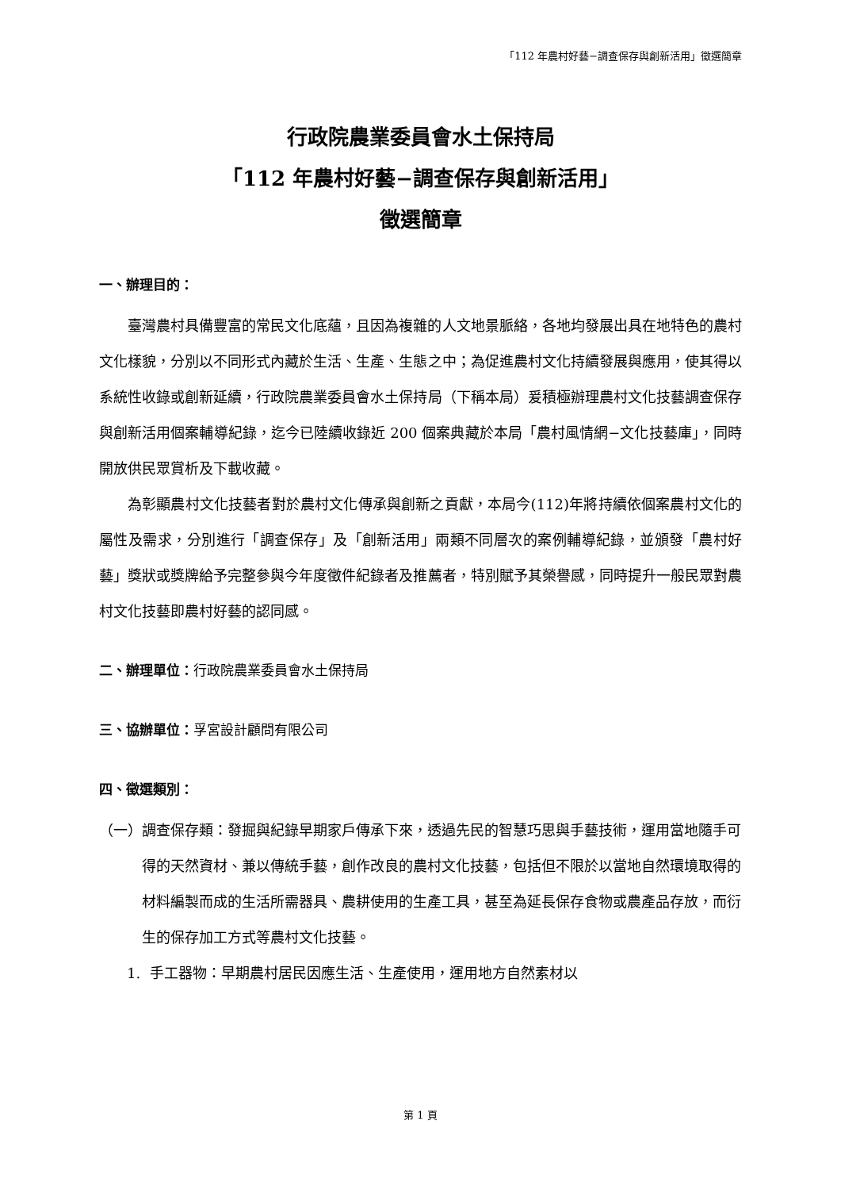「112 年農村好藝−調查保存與創新活用」徵選簡章
行政院農業委員會水土保持局
「112 年農村好藝−調查保存與創新活用」
徵選簡章
一、辦理目的：
臺灣農村具備豐富的常民文化底蘊，且因為複雜的人文地景脈絡，各地均發展出具在地特色的農村文化樣貌，分別以不同形式內藏於生活、生產、生態之中；為促進農村文化持續發展與應用，使其得以系統性收錄或創新延續，行政院農業委員會水土保持局（下稱本局）爰積極辦理農村文化技藝調查保存與創新活用個案輔導紀錄，迄今已陸續收錄近 200 個案典藏於本局「農村風情網−文化技藝庫」，同時開放供民眾賞析及下載收藏。
為彰顯農村文化技藝者對於農村文化傳承與創新之貢獻，本局今(112)年將持續依個案農村文化的屬性及需求，分別進行「調查保存」及「創新活用」兩類不同層次的案例輔導紀錄，並頒發「農村好藝」獎狀或獎牌給予完整參與今年度徵件紀錄者及推薦者，特別賦予其榮譽感，同時提升一般民眾對農村文化技藝即農村好藝的認同感。
二、辦理單位：行政院農業委員會水土保持局
三、協辦單位：孚宮設計顧問有限公司
四、徵選類別：
（一） 調查保存類：發掘與紀錄早期家戶傳承下來，透過先民的智慧巧思與手藝技術，運用當地隨手可得的天然資材、兼以傳統手藝，創作改良的農村文化技藝，包括但不限於以當地自然環境取得的材料編製而成的生活所需器具、農耕使用的生產工具，甚至為延長保存食物或農產品存放，而衍生的保存加工方式等農村文化技藝。
1. 手工器物：早期農村居民因應生活、生產使用，運用地方自然素材以
第 1 頁